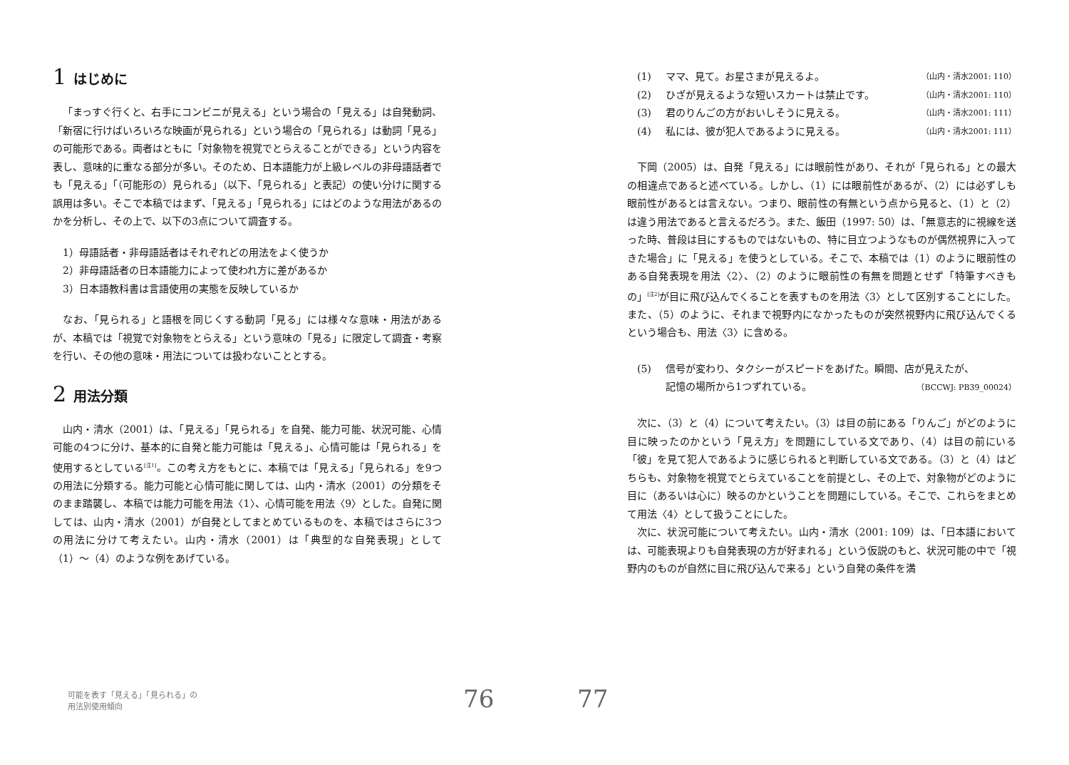1 はじめに
「まっすぐ行くと、右手にコンビニが見える」という場合の「見える」は自発動詞、「新宿に行けばいろいろな映画が見られる」という場合の「見られる」は動詞「見る」の可能形である。両者はともに「対象物を視覚でとらえることができる」という内容を表し、意味的に重なる部分が多い。そのため、日本語能力が上級レベルの非母語話者でも「見える」「（可能形の）見られる」（以下、「見られる」と表記）の使い分けに関する誤用は多い。そこで本稿ではまず、「見える」「見られる」にはどのような用法があるのかを分析し、その上で、以下の3点について調査する。
1）母語話者・非母語話者はそれぞれどの用法をよく使うか
2）非母語話者の日本語能力によって使われ方に差があるか
3）日本語教科書は言語使用の実態を反映しているか
なお、「見られる」と語根を同じくする動詞「見る」には様々な意味・用法があるが、本稿では「視覚で対象物をとらえる」という意味の「見る」に限定して調査・考察を行い、その他の意味・用法については扱わないこととする。
2 用法分類
山内・清水（2001）は、「見える」「見られる」を自発、能力可能、状況可能、心情可能の4つに分け、基本的に自発と能力可能は「見える」、心情可能は「見られる」を使用するとしている<sup>[注1]</sup>。この考え方をもとに、本稿では「見える」「見られる」を9つの用法に分類する。能力可能と心情可能に関しては、山内・清水（2001）の分類をそのまま踏襲し、本稿では能力可能を用法〈1〉、心情可能を用法〈9〉とした。自発に関しては、山内・清水（2001）が自発としてまとめているものを、本稿ではさらに3つの用法に分けて考えたい。山内・清水（2001）は「典型的な自発表現」として（1）〜（4）のような例をあげている。
可能を表す「見える」「見られる」の
用法別使用傾向
76
77
(1) ママ、見て。お星さまが見えるよ。 （山内・清水2001: 110）
(2) ひざが見えるような短いスカートは禁止です。 （山内・清水2001: 110）
(3) 君のりんごの方がおいしそうに見える。 （山内・清水2001: 111）
(4) 私には、彼が犯人であるように見える。 （山内・清水2001: 111）
下岡（2005）は、自発「見える」には眼前性があり、それが「見られる」との最大の相違点であると述べている。しかし、（1）には眼前性があるが、（2）には必ずしも眼前性があるとは言えない。つまり、眼前性の有無という点から見ると、（1）と（2）は違う用法であると言えるだろう。また、飯田（1997: 50）は、「無意志的に視線を送った時、普段は目にするものではないもの、特に目立つようなものが偶然視界に入ってきた場合」に「見える」を使うとしている。そこで、本稿では（1）のように眼前性のある自発表現を用法〈2〉、（2）のように眼前性の有無を問題とせず「特筆すべきもの」<sup>[注2]</sup>が目に飛び込んでくることを表すものを用法〈3〉として区別することにした。また、（5）のように、それまで視野内になかったものが突然視野内に飛び込んでくるという場合も、用法〈3〉に含める。
(5) 信号が変わり、タクシーがスピードをあげた。瞬間、店が見えたが、
記憶の場所から1つずれている。
（BCCWJ: PB39_00024）
次に、（3）と（4）について考えたい。（3）は目の前にある「りんご」がどのように目に映ったのかという「見え方」を問題にしている文であり、（4）は目の前にいる「彼」を見て犯人であるように感じられると判断している文である。（3）と（4）はどちらも、対象物を視覚でとらえていることを前提とし、その上で、対象物がどのように目に（あるいは心に）映るのかということを問題にしている。そこで、これらをまとめて用法〈4〉として扱うことにした。
次に、状況可能について考えたい。山内・清水（2001: 109）は、「日本語においては、可能表現よりも自発表現の方が好まれる」という仮説のもと、状況可能の中で「視野内のものが自然に目に飛び込んで来る」という自発の条件を満